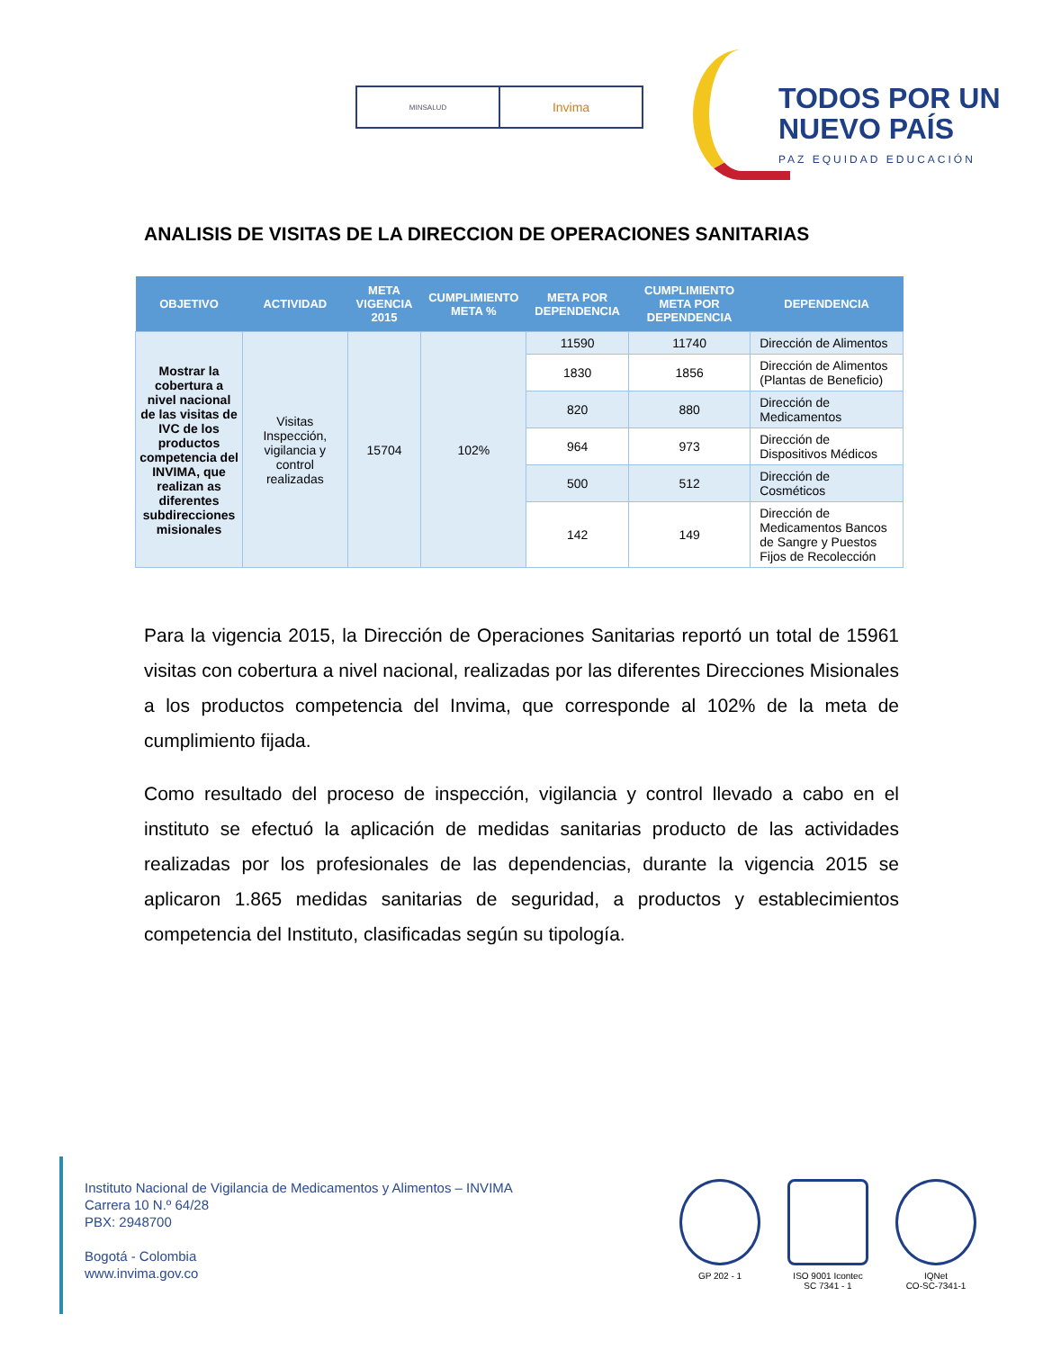MINSALUD
Invima
TODOS POR UN
NUEVO PAÍS
PAZ EQUIDAD EDUCACIÓN
ANALISIS DE VISITAS DE LA DIRECCION DE OPERACIONES SANITARIAS
| OBJETIVO | ACTIVIDAD | META VIGENCIA 2015 | CUMPLIMIENTO META % | META POR DEPENDENCIA | CUMPLIMIENTO META POR DEPENDENCIA | DEPENDENCIA |
| --- | --- | --- | --- | --- | --- | --- |
| Mostrar la cobertura a nivel nacional de las visitas de IVC de los productos competencia del INVIMA, que realizan as diferentes subdirecciones misionales | Visitas Inspección, vigilancia y control realizadas | 15704 | 102% | 11590 | 11740 | Dirección de Alimentos |
| | | | | 1830 | 1856 | Dirección de Alimentos (Plantas de Beneficio) |
| | | | | 820 | 880 | Dirección de Medicamentos |
| | | | | 964 | 973 | Dirección de Dispositivos Médicos |
| | | | | 500 | 512 | Dirección de Cosméticos |
| | | | | 142 | 149 | Dirección de Medicamentos Bancos de Sangre y Puestos Fijos de Recolección |
Para la vigencia 2015, la Dirección de Operaciones Sanitarias reportó un total de 15961 visitas con cobertura a nivel nacional, realizadas por las diferentes Direcciones Misionales a los productos competencia del Invima, que corresponde al 102% de la meta de cumplimiento fijada.
Como resultado del proceso de inspección, vigilancia y control llevado a cabo en el instituto se efectuó la aplicación de medidas sanitarias producto de las actividades realizadas por los profesionales de las dependencias, durante la vigencia 2015 se aplicaron 1.865 medidas sanitarias de seguridad, a productos y establecimientos competencia del Instituto, clasificadas según su tipología.
Instituto Nacional de Vigilancia de Medicamentos y Alimentos – INVIMA
Carrera 10 N.º 64/28
PBX: 2948700
Bogotá - Colombia
www.invima.gov.co
GP 202 - 1 ISO 9001 Icontec
SC 7341 - 1
IQNet
CO-SC-7341-1